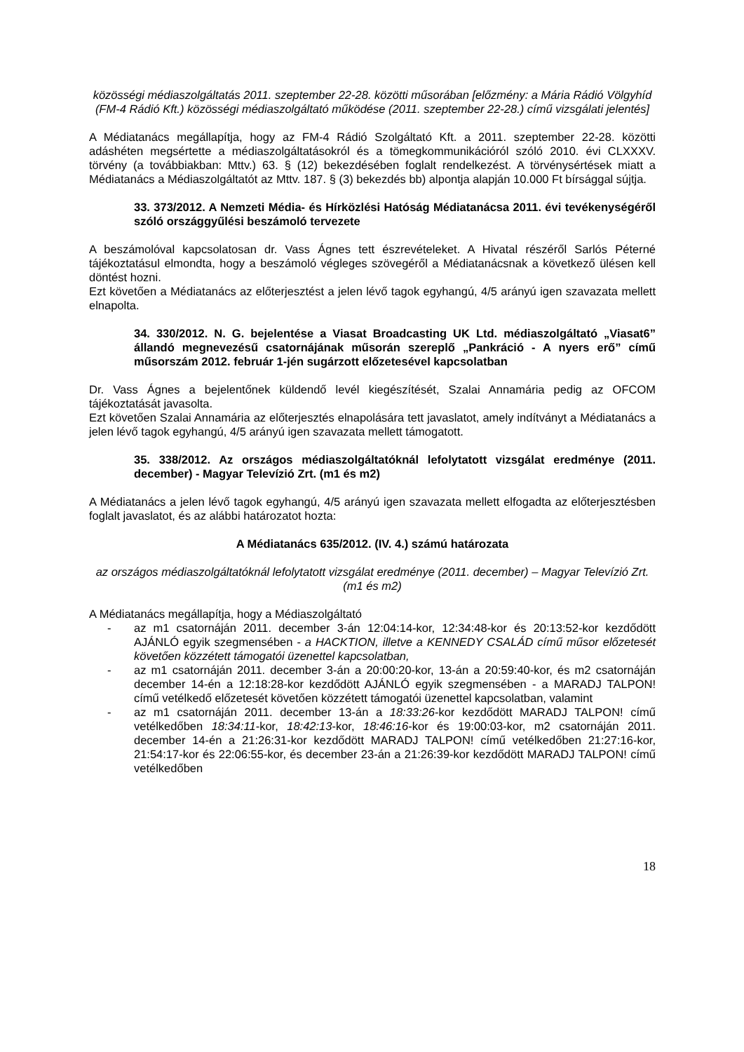közösségi médiaszolgáltatás 2011. szeptember 22-28. közötti műsorában [előzmény: a Mária Rádió Völgyhíd (FM-4 Rádió Kft.) közösségi médiaszolgáltató működése (2011. szeptember 22-28.) című vizsgálati jelentés]
A Médiatanács megállapítja, hogy az FM-4 Rádió Szolgáltató Kft. a 2011. szeptember 22-28. közötti adáshéten megsértette a médiaszolgáltatásokról és a tömegkommunikációról szóló 2010. évi CLXXXV. törvény (a továbbiakban: Mttv.) 63. § (12) bekezdésében foglalt rendelkezést. A törvénysértések miatt a Médiatanács a Médiaszolgáltatót az Mttv. 187. § (3) bekezdés bb) alpontja alapján 10.000 Ft bírsággal sújtja.
33. 373/2012. A Nemzeti Média- és Hírközlési Hatóság Médiatanácsa 2011. évi tevékenységéről szóló országgyűlési beszámoló tervezete
A beszámolóval kapcsolatosan dr. Vass Ágnes tett észrevételeket. A Hivatal részéről Sarlós Péterné tájékoztatásul elmondta, hogy a beszámoló végleges szövegéről a Médiatanácsnak a következő ülésen kell döntést hozni.
Ezt követően a Médiatanács az előterjesztést a jelen lévő tagok egyhangú, 4/5 arányú igen szavazata mellett elnapolta.
34. 330/2012. N. G. bejelentése a Viasat Broadcasting UK Ltd. médiaszolgáltató „Viasat6” állandó megnevezésű csatornájának műsorán szereplő „Pankráció - A nyers erő” című műsorszám 2012. február 1-jén sugárzott előzetesével kapcsolatban
Dr. Vass Ágnes a bejelentőnek küldendő levél kiegészítését, Szalai Annamária pedig az OFCOM tájékoztatását javasolta.
Ezt követően Szalai Annamária az előterjesztés elnapolására tett javaslatot, amely indítványt a Médiatanács a jelen lévő tagok egyhangú, 4/5 arányú igen szavazata mellett támogatott.
35. 338/2012. Az országos médiaszolgáltatóknál lefolytatott vizsgálat eredménye (2011. december) - Magyar Televízió Zrt. (m1 és m2)
A Médiatanács a jelen lévő tagok egyhangú, 4/5 arányú igen szavazata mellett elfogadta az előterjesztésben foglalt javaslatot, és az alábbi határozatot hozta:
A Médiatanács 635/2012. (IV. 4.) számú határozata
az országos médiaszolgáltatóknál lefolytatott vizsgálat eredménye (2011. december) – Magyar Televízió Zrt. (m1 és m2)
A Médiatanács megállapítja, hogy a Médiaszolgáltató
- az m1 csatornáján 2011. december 3-án 12:04:14-kor, 12:34:48-kor és 20:13:52-kor kezdődött AJÁNLÓ egyik szegmensében - a HACKTION, illetve a KENNEDY CSALÁD című műsor előzetesét követően közzétett támogatói üzenettel kapcsolatban,
- az m1 csatornáján 2011. december 3-án a 20:00:20-kor, 13-án a 20:59:40-kor, és m2 csatornáján december 14-én a 12:18:28-kor kezdődött AJÁNLÓ egyik szegmensében - a MARADJ TALPON! című vetélkedő előzetesét követően közzétett támogatói üzenettel kapcsolatban, valamint
- az m1 csatornáján 2011. december 13-án a 18:33:26-kor kezdődött MARADJ TALPON! című vetélkedőben 18:34:11-kor, 18:42:13-kor, 18:46:16-kor és 19:00:03-kor, m2 csatornáján 2011. december 14-én a 21:26:31-kor kezdődött MARADJ TALPON! című vetélkedőben 21:27:16-kor, 21:54:17-kor és 22:06:55-kor, és december 23-án a 21:26:39-kor kezdődött MARADJ TALPON! című vetélkedőben
18